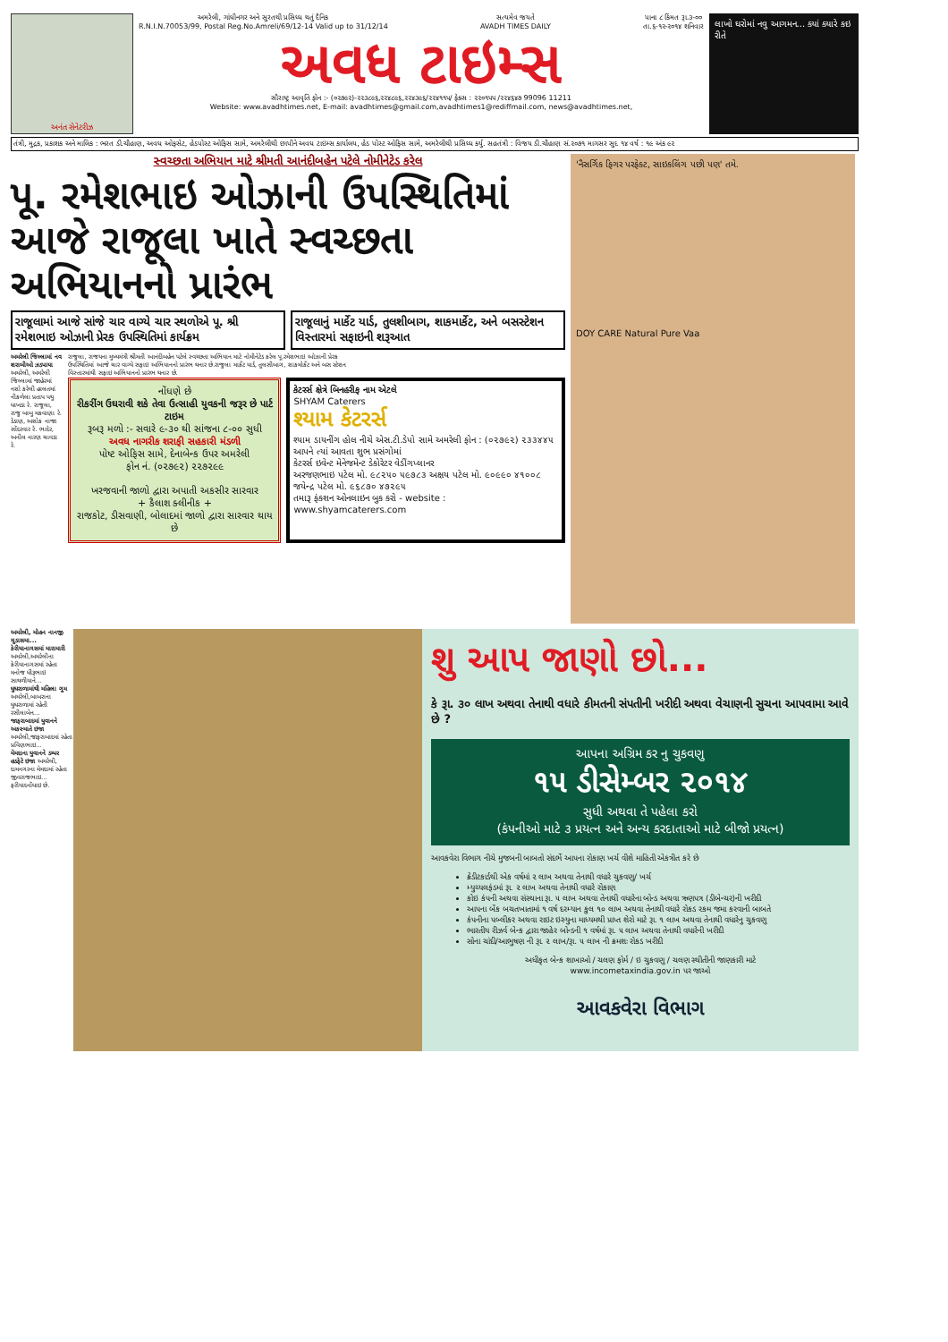અનંત સેનેટરીઝ અમરેલી, ગાંધીનગર અને સુરતથી પ્રસિધ્ધ થતું દૈનિક
R.N.I.N.70053/99, Postal Reg.No.Amreli/69/12-14 Valid up to 31/12/14 સત્યમેવ જયતે
AVADH TIMES DAILY પાના ૮ કિંમત રૂા.૩-૦૦
તા.૬-૧૨-૨૦૧૪ શનિવાર
અવધ ટાઇમ્સ
સૌરાષ્ટ્ર આવૃતિ ફોન :- (૦૨૭૯૨)-૨૨૩૮૯૬,૨૨૪૮૯૬,૨૨૪૩૯૬/૨૨૪૧૧૫/ ફેક્સ : ૨૨૦૧૫૫ /૨૨૪૬૪૭ 99096 11211
Website: www.avadhtimes.net, E-mail: avadhtimes@gmail.com,avadhtimes1@rediffmail.com, news@avadhtimes.net,
લાખો ઘરોમાં નવુ આગમન... ક્યાં ક્યારે કઇ રીતે
તંત્રી, મુદ્રક, પ્રકાશક અને માલિક : ભરત ડી.ચૌહાણ, અવધ ઓફસેટ, હેડપોસ્ટ ઓફિસ સામે, અમરેલીથી છાપીને અવધ ટાઇમ્સ કાર્યાલય, હેડ પોસ્ટ ઓફિસ સામે, અમરેલીથી પ્રસિધ્ધ કર્યુ. સહતંત્રી : વિજય ડી.ચૌહાણ સં.૨૦૭૧ માગસર સુદ ૧૪ વર્ષ : ૧૯ અંક ૯૨
સ્વચ્છતા અભિયાન માટે શ્રીમતી આનંદીબહેન પટેલે નોમીનેટેડ કરેલ
પૂ. રમેશભાઇ ઓઝાની ઉપસ્થિતિમાં આજે રાજૂલા ખાતે સ્વચ્છતા અભિયાનનો પ્રારંભ
રાજૂલામાં આજે સાંજે ચાર વાગ્યે ચાર સ્થળોએ પૂ. શ્રી રમેશભાઇ ઓઝાની પ્રેરક ઉપસ્થિતિમાં કાર્યક્રમ
રાજૂલાનું માર્કેટ યાર્ડ, તુલશીબાગ, શાકમાર્કેટ, અને બસસ્ટેશન વિસ્તારમાં સફાઇની શરૂઆત
અમરેલી જિલ્લામાં નવ શરાબીઓ ઝડપાયા અમરેલી, અમરેલી જિલ્લામાં જાહેરમાં નશો કરેલી હાલતમાં નીકળેલા પ્રતાપ પથુ ધાખડા રે. રાજૂલા, રાજુ બાબુ મકવાણા રે. ડેડાણ, અશોક નાજા સોંદરવાર રે. ભાદેર, અનીલ નારણ ચાવડા રે.
રાજુલા, રાજયના મુખ્યમંત્રી શ્રીમતી આનંદીબહેન પટેલે સ્વચ્છતા અભિયાન માટે નોમીનેટેડ કરેલ પૂ.રમેશભાઇ ઓઝાની પ્રેરક ઉપસ્થિતિમાં આજે ચાર વાગ્યે સફાઇ અભિયાનનો પ્રારંભ થનાર છે.રાજુલા માર્કેટ યાર્ડ, તુલસીબાગ, શાકમોર્કેટ અને બસ સ્ટેશન વિસ્તારમાંથી સફાઇ અભિયાનનો પ્રારંભ થનાર છે.
નોંધણે છે
રીકરીંગ ઉઘરાવી શકે તેવા ઉત્સાહી યુવકની જરૂર છે પાર્ટ ટાઇમ
રૂબરૂ મળો :- સવારે ૯-૩૦ થી સાંજના ૮-૦૦ સુધી
અવધ નાગરીક શરાફી સહકારી મંડળી
પોષ્ટ ઓફિસ સામે, દેનાબેન્ક ઉપર અમરેલી
ફોન નં. (૦૨૭૯૨) ૨૨૭૨૯૯
ખરજવાની જાળો દ્વારા અપાતી અકસીર સારવાર
+ કૈલાશ ક્લીનીક +
રાજકોટ, ડીસવાણી, બોલાદમાં જાળો દ્વારા સારવાર થાય છે
કેટરર્સ ક્ષેત્રે બિનહરીફ નામ એટલે
SHYAM Caterers
શ્યામ કેટરર્સ
શ્યામ ડાયનીંગ હોલ નીચે એસ.ટી.ડેપો સામે અમરેલી ફોન : (૦૨૭૯૨) ૨૩૩૪૪૫
આપને ત્યાં આવતા શુભ પ્રસંગોમાં
કેટરર્સ ઇવેન્ટ મેનેજમેન્ટ ડેકોરેટર વેડીંગપ્લાનર
અરજણભાઇ પટેલ મો. ૯૮૨૫૦ ૫૯૭૮૩ અક્ષય પટેલ મો. ૯૦૯૯૦ ૪૧૦૦૮ જયેન્દ્ર પટેલ મો. ૯૬૮૭૦ ૪૭૨૯૫
તમારૂ ફંકશન ઓનલાઇન બુક કરો - website : www.shyamcaterers.com
'નૈસર્ગિક ફિગર પરફેક્ટ, સાઇકલિંગ પછી પણ' તમે.
DOY CARE Natural Pure Vaa
અમરેલી, મોહન નાનજી ચુડાસમા...
કેરીયાનાગસમાં મારામારી અમરેલી,અમરેલીના કેરીયાનાગસમાં રહેતા મનોજ ધીરૂભાઇ સાથળીયાને...
ઘુઘરાળામાંથી મહિલા ગુમ અમરેલી,બાબરાના ઘુઘરાળામાં રહેતી રસીલાબેન...
જાફરાબાદમાં યુવાનને અકસ્માતે ઇજા અમરેલી,જાફરાબાદમાં રહેતા પ્રવિણભાઇ...
મેમદાના યુવાનને ડમ્પર હડફેટે ઇજા અમરેલી, દામનગરના મેમદામાં રહેતા જીવરાજભાઇ... ફરીયાદનોંધાઇ છે.
શુ આપ જાણો છો...
કે રૂા. ૩૦ લાખ અથવા તેનાથી વધારે કીમતની સંપતીની ખરીદી અથવા વેચાણની સુચના આપવામા આવે છે ?
આપના અગ્રિમ કર નુ ચુકવણુ
૧૫ ડીસેમ્બર ૨૦૧૪
સુધી અથવા તે પહેલા કરો
(કંપનીઓ માટે ૩ પ્રયત્ન અને અન્ય કરદાતાઓ માટે બીજો પ્રયત્ન)
આવકવેરા વિભાગ નીચે મુજબની બાબતો સંદર્ભે આપના રોકાણ ખર્ચ વીશે માહિતી એકત્રીત કરે છે
ક્રેડીટકાર્ડથી એક વર્ષમાં ૨ લાખ અથવા તેનાથી વધારે ચુકવણુ/ ખર્ચ
મ્યુચ્યલફંડમાં રૂા. ૨ લાખ અથવા તેનાથી વધારે રોકાણ
કોઇ કંપની અથવા સંસ્થાના રૂા. ૫ લાખ અથવા તેનાથી વધારેના બોન્ડ અથવા ઋણપત્ર (ડીબેન્ચર)ની ખરીદી
આપના બેંક બચતખાતામાં ૧ વર્ષ દરમ્યાન કુલ ૧૦ લાખ અથવા તેનાથી વધારે રોકડ રકમ જમા કરવાની બાબતે
કંપનીના પબ્લીકર અથવા રાઇટ ઇસ્યુના માધ્યમથી પ્રાપ્ત શેરો માટે રૂા. ૧ લાખ અથવા તેનાથી વધારેનુ ચુકવણુ
ભારતીય રીઝર્વ બેન્ક દ્વારા જાહેર બોન્ડની ૧ વર્ષમાં રૂા. ૫ લાખ અથવા તેનાથી વધારેની ખરીદી
સોના ચાંદી/આભુષણ ની રૂા. ૨ લાખ/રૂા. ૫ લાખ ની ક્રમશઃ રોકડ ખરીદી
અધીકૃત બેન્ક શાખાઓ / ચલણ ફોર્મ / ઇ ચુકવણુ / ચલણ સ્થીતીની જાણકારી માટે
www.incometaxindia.gov.in પર જાઓ
આવકવેરા વિભાગ